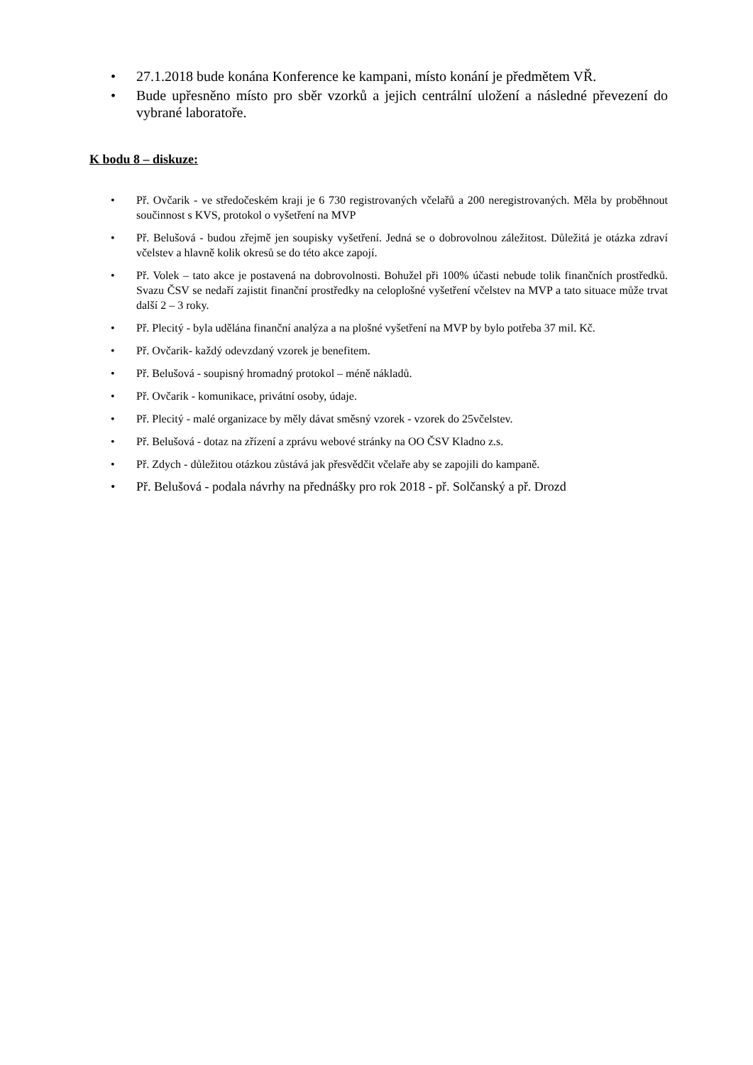• 27.1.2018 bude konána Konference ke kampani, místo konání je předmětem VŘ.
• Bude upřesněno místo pro sběr vzorků a jejich centrální uložení a následné převezení do vybrané laboratoře.
K bodu 8 – diskuze:
• Př. Ovčarik - ve středočeském kraji je 6 730 registrovaných včelařů a 200 neregistrovaných. Měla by proběhnout součinnost s KVS, protokol o vyšetření na MVP
• Př. Belušová - budou zřejmě jen soupisky vyšetření. Jedná se o dobrovolnou záležitost. Důležitá je otázka zdraví včelstev a hlavně kolik okresů se do této akce zapojí.
• Př. Volek – tato akce je postavená na dobrovolnosti. Bohužel při 100% účasti nebude tolik finančních prostředků. Svazu ČSV se nedaří zajistit finanční prostředky na celoplošné vyšetření včelstev na MVP a tato situace může trvat další 2 – 3 roky.
• Př. Plecitý - byla udělána finanční analýza a na plošné vyšetření na MVP by bylo potřeba 37 mil. Kč.
• Př. Ovčarik- každý odevzdaný vzorek je benefitem.
• Př. Belušová - soupisný hromadný protokol – méně nákladů.
• Př. Ovčarik - komunikace, privátní osoby, údaje.
• Př. Plecitý - malé organizace by měly dávat směsný vzorek - vzorek do 25včelstev.
• Př. Belušová - dotaz na zřízení a zprávu webové stránky na OO ČSV Kladno z.s.
• Př. Zdych - důležitou otázkou zůstává jak přesvědčit včelaře aby se zapojili do kampaně.
• Př. Belušová - podala návrhy na přednášky pro rok 2018 - př. Solčanský a př. Drozd